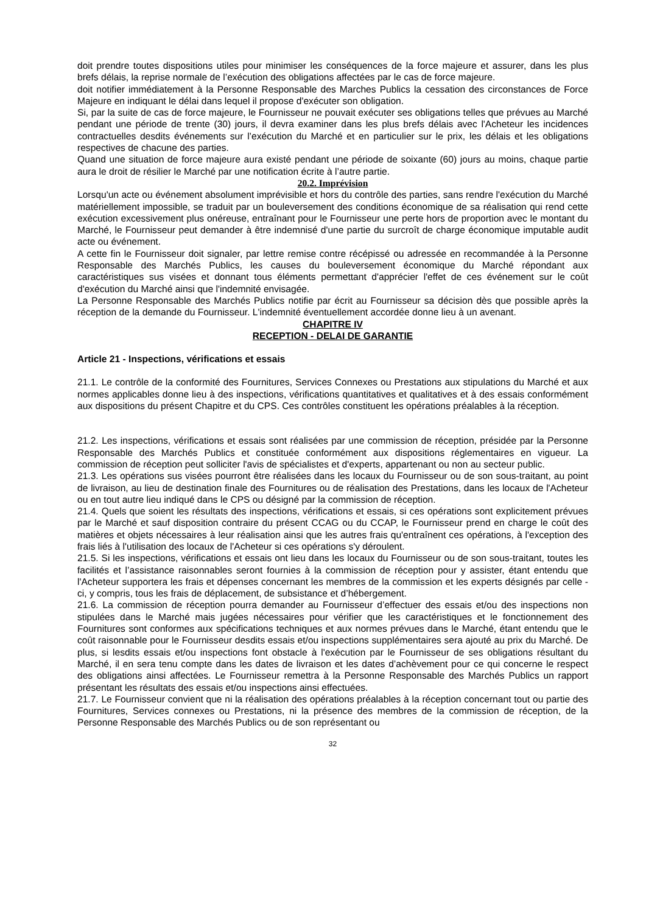doit prendre toutes dispositions utiles pour minimiser les conséquences de la force majeure et assurer, dans les plus brefs délais, la reprise normale de l’exécution des obligations affectées par le cas de force majeure.
doit notifier immédiatement à la Personne Responsable des Marches Publics la cessation des circonstances de Force Majeure en indiquant le délai dans lequel il propose d'exécuter son obligation.
Si, par la suite de cas de force majeure, le Fournisseur ne pouvait exécuter ses obligations telles que prévues au Marché pendant une période de trente (30) jours, il devra examiner dans les plus brefs délais avec l'Acheteur les incidences contractuelles desdits événements sur l’exécution du Marché et en particulier sur le prix, les délais et les obligations respectives de chacune des parties.
Quand une situation de force majeure aura existé pendant une période de soixante (60) jours au moins, chaque partie aura le droit de résilier le Marché par une notification écrite à l’autre partie.
20.2. Imprévision
Lorsqu'un acte ou événement absolument imprévisible et hors du contrôle des parties, sans rendre l'exécution du Marché matériellement impossible, se traduit par un bouleversement des conditions économique de sa réalisation qui rend cette exécution excessivement plus onéreuse, entraînant pour le Fournisseur une perte hors de proportion avec le montant du Marché, le Fournisseur peut demander à être indemnisé d'une partie du surcroît de charge économique imputable audit acte ou événement.
A cette fin le Fournisseur doit signaler, par lettre remise contre récépissé ou adressée en recommandée à la Personne Responsable des Marchés Publics, les causes du bouleversement économique du Marché répondant aux caractéristiques sus visées et donnant tous éléments permettant d'apprécier l'effet de ces événement sur le coût d'exécution du Marché ainsi que l'indemnité envisagée.
La Personne Responsable des Marchés Publics notifie par écrit au Fournisseur sa décision dès que possible après la réception de la demande du Fournisseur. L'indemnité éventuellement accordée donne lieu à un avenant.
CHAPITRE IV
RECEPTION - DELAI DE GARANTIE
Article 21 - Inspections, vérifications et essais
21.1. Le contrôle de la conformité des Fournitures, Services Connexes ou Prestations aux stipulations du Marché et aux normes applicables donne lieu à des inspections, vérifications quantitatives et qualitatives et à des essais conformément aux dispositions du présent Chapitre et du CPS. Ces contrôles constituent les opérations préalables à la réception.
21.2. Les inspections, vérifications et essais sont réalisées par une commission de réception, présidée par la Personne Responsable des Marchés Publics et constituée conformément aux dispositions réglementaires en vigueur. La commission de réception peut solliciter l'avis de spécialistes et d'experts, appartenant ou non au secteur public.
21.3. Les opérations sus visées pourront être réalisées dans les locaux du Fournisseur ou de son sous-traitant, au point de livraison, au lieu de destination finale des Fournitures ou de réalisation des Prestations, dans les locaux de l'Acheteur ou en tout autre lieu indiqué dans le CPS ou désigné par la commission de réception.
21.4. Quels que soient les résultats des inspections, vérifications et essais, si ces opérations sont explicitement prévues par le Marché et sauf disposition contraire du présent CCAG ou du CCAP, le Fournisseur prend en charge le coût des matières et objets nécessaires à leur réalisation ainsi que les autres frais qu'entraînent ces opérations, à l'exception des frais liés à l'utilisation des locaux de l'Acheteur si ces opérations s'y déroulent.
21.5. Si les inspections, vérifications et essais ont lieu dans les locaux du Fournisseur ou de son sous-traitant, toutes les facilités et l’assistance raisonnables seront fournies à la commission de réception pour y assister, étant entendu que l'Acheteur supportera les frais et dépenses concernant les membres de la commission et les experts désignés par celle - ci, y compris, tous les frais de déplacement, de subsistance et d’hébergement.
21.6. La commission de réception pourra demander au Fournisseur d’effectuer des essais et/ou des inspections non stipulées dans le Marché mais jugées nécessaires pour vérifier que les caractéristiques et le fonctionnement des Fournitures sont conformes aux spécifications techniques et aux normes prévues dans le Marché, étant entendu que le coût raisonnable pour le Fournisseur desdits essais et/ou inspections supplémentaires sera ajouté au prix du Marché. De plus, si lesdits essais et/ou inspections font obstacle à l'exécution par le Fournisseur de ses obligations résultant du Marché, il en sera tenu compte dans les dates de livraison et les dates d’achèvement pour ce qui concerne le respect des obligations ainsi affectées. Le Fournisseur remettra à la Personne Responsable des Marchés Publics un rapport présentant les résultats des essais et/ou inspections ainsi effectuées.
21.7. Le Fournisseur convient que ni la réalisation des opérations préalables à la réception concernant tout ou partie des Fournitures, Services connexes ou Prestations, ni la présence des membres de la commission de réception, de la Personne Responsable des Marchés Publics ou de son représentant ou
32